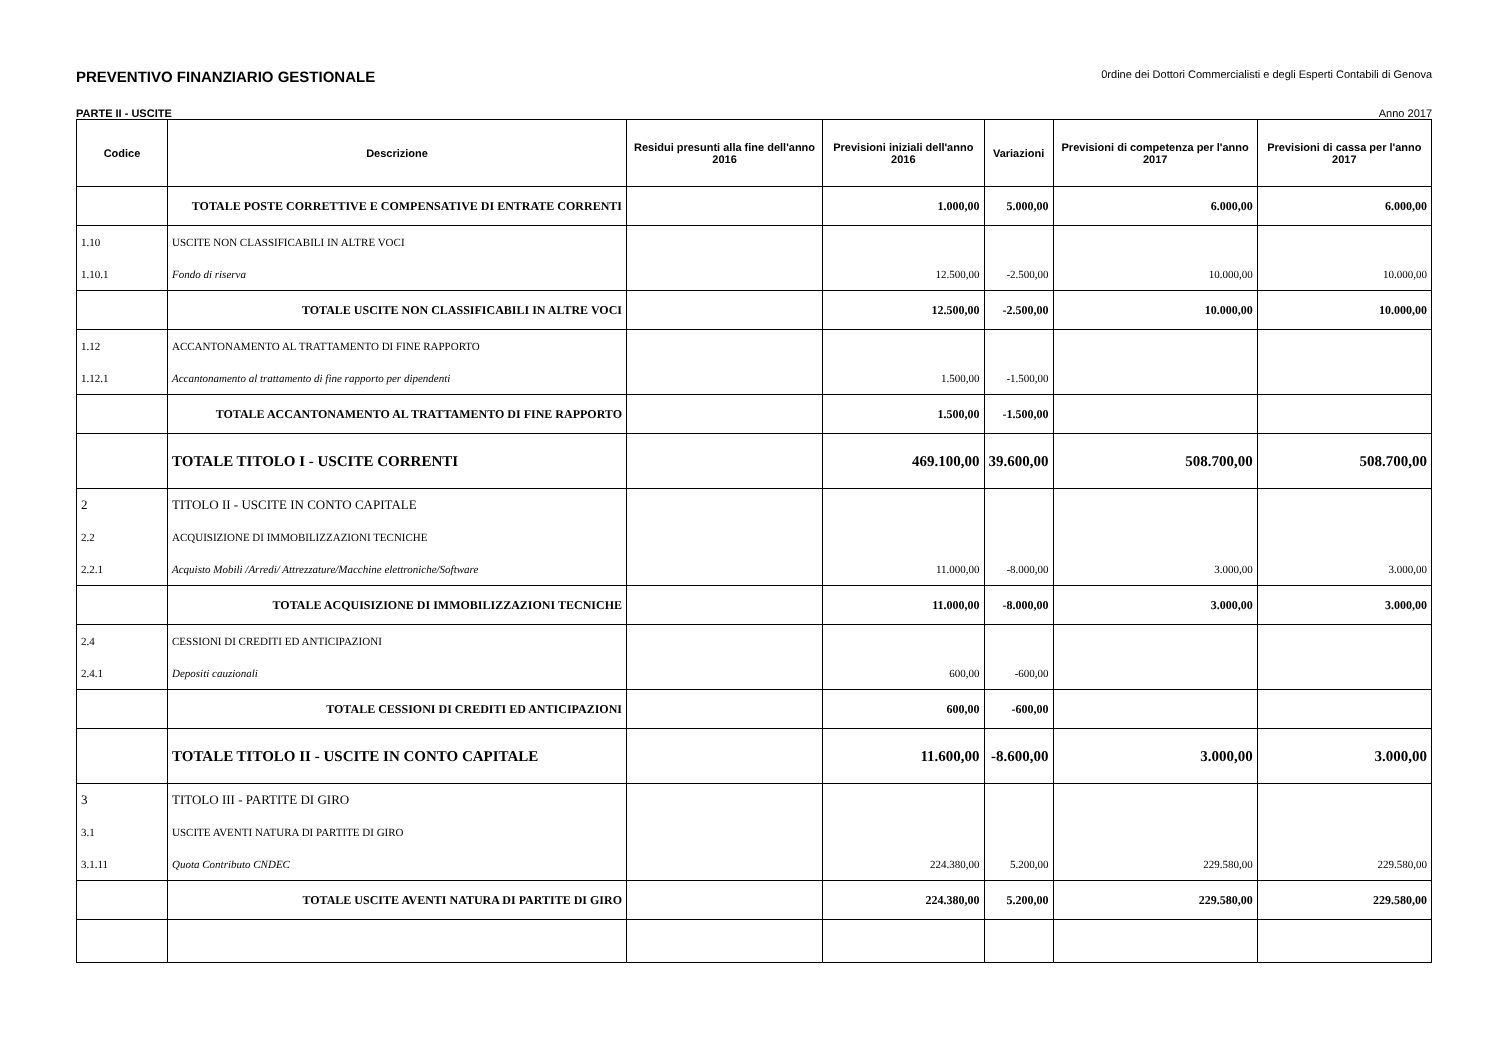PREVENTIVO FINANZIARIO GESTIONALE 0rdine dei Dottori Commercialisti e degli Esperti Contabili di Genova
PARTE II - USCITE Anno 2017
| Codice | Descrizione | Residui presunti alla fine dell'anno 2016 | Previsioni iniziali dell'anno 2016 | Variazioni | Previsioni di competenza per l'anno 2017 | Previsioni di cassa per l'anno 2017 |
| --- | --- | --- | --- | --- | --- | --- |
| | TOTALE POSTE CORRETTIVE E COMPENSATIVE DI ENTRATE CORRENTI | | 1.000,00 | 5.000,00 | 6.000,00 | 6.000,00 |
| 1.10 | USCITE NON CLASSIFICABILI IN ALTRE VOCI | | | | | |
| 1.10.1 | Fondo di riserva | | 12.500,00 | -2.500,00 | 10.000,00 | 10.000,00 |
| | TOTALE USCITE NON CLASSIFICABILI IN ALTRE VOCI | | 12.500,00 | -2.500,00 | 10.000,00 | 10.000,00 |
| 1.12 | ACCANTONAMENTO AL TRATTAMENTO DI FINE RAPPORTO | | | | | |
| 1.12.1 | Accantonamento al trattamento di fine rapporto per dipendenti | | 1.500,00 | -1.500,00 | | |
| | TOTALE ACCANTONAMENTO AL TRATTAMENTO DI FINE RAPPORTO | | 1.500,00 | -1.500,00 | | |
| | TOTALE TITOLO I - USCITE CORRENTI | | 469.100,00 | 39.600,00 | 508.700,00 | 508.700,00 |
| 2 | TITOLO II - USCITE IN CONTO CAPITALE | | | | | |
| 2.2 | ACQUISIZIONE DI IMMOBILIZZAZIONI TECNICHE | | | | | |
| 2.2.1 | Acquisto Mobili /Arredi/ Attrezzature/Macchine elettroniche/Software | | 11.000,00 | -8.000,00 | 3.000,00 | 3.000,00 |
| | TOTALE ACQUISIZIONE DI IMMOBILIZZAZIONI TECNICHE | | 11.000,00 | -8.000,00 | 3.000,00 | 3.000,00 |
| 2.4 | CESSIONI DI CREDITI ED ANTICIPAZIONI | | | | | |
| 2.4.1 | Depositi cauzionali | | 600,00 | -600,00 | | |
| | TOTALE CESSIONI DI CREDITI ED ANTICIPAZIONI | | 600,00 | -600,00 | | |
| | TOTALE TITOLO II - USCITE IN CONTO CAPITALE | | 11.600,00 | -8.600,00 | 3.000,00 | 3.000,00 |
| 3 | TITOLO III - PARTITE DI GIRO | | | | | |
| 3.1 | USCITE AVENTI NATURA DI PARTITE DI GIRO | | | | | |
| 3.1.11 | Quota Contributo CNDEC | | 224.380,00 | 5.200,00 | 229.580,00 | 229.580,00 |
| | TOTALE USCITE AVENTI NATURA DI PARTITE DI GIRO | | 224.380,00 | 5.200,00 | 229.580,00 | 229.580,00 |